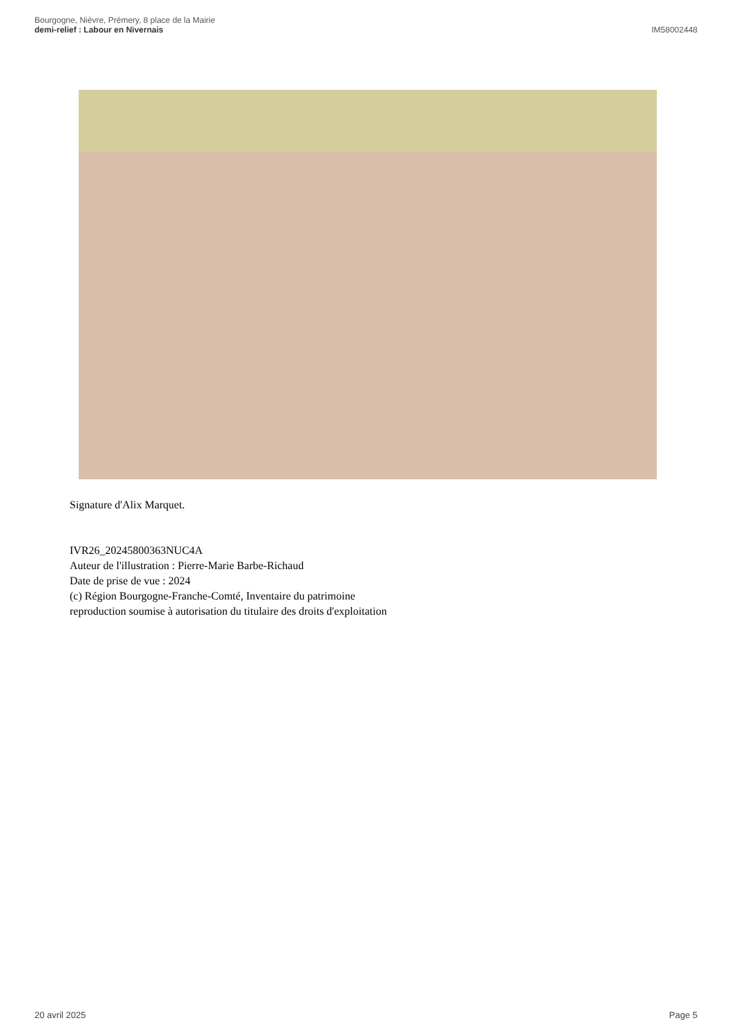Bourgogne, Nièvre, Prémery, 8 place de la Mairie
demi-relief : Labour en Nivernais
IM58002448
Signature d'Alix Marquet.
IVR26_20245800363NUC4A
Auteur de l'illustration : Pierre-Marie Barbe-Richaud
Date de prise de vue : 2024
(c) Région Bourgogne-Franche-Comté, Inventaire du patrimoine
reproduction soumise à autorisation du titulaire des droits d'exploitation
20 avril 2025 Page 5